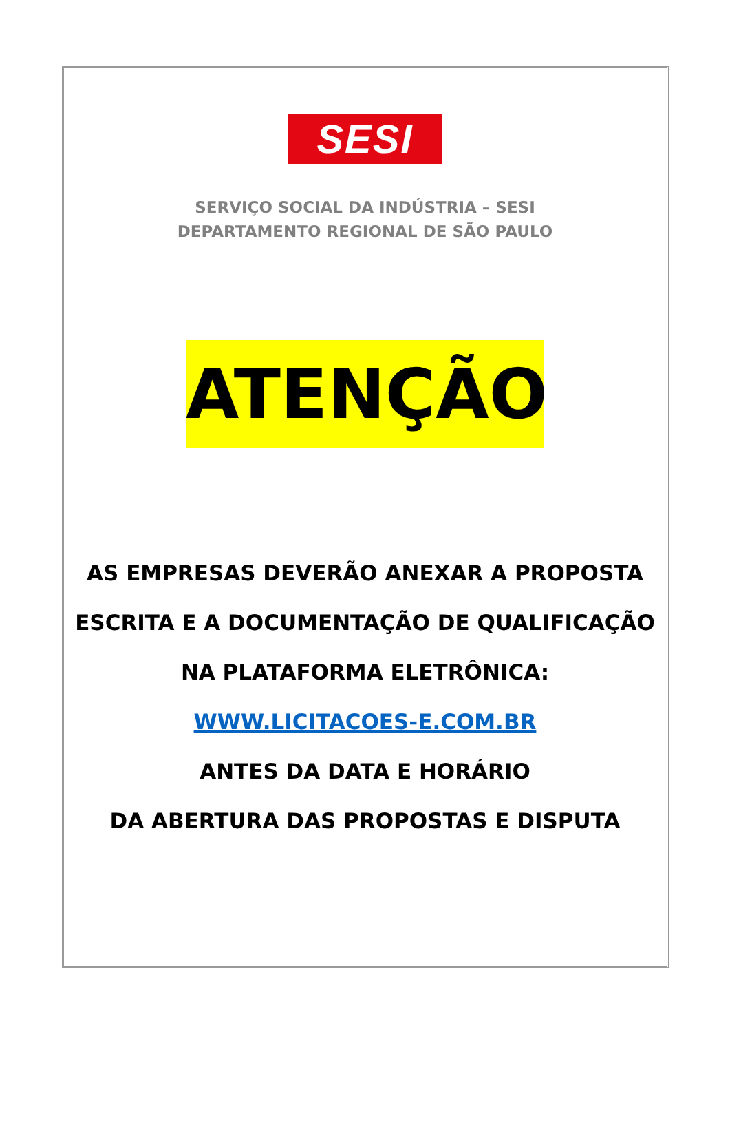SESI
SERVIÇO SOCIAL DA INDÚSTRIA – SESI
DEPARTAMENTO REGIONAL DE SÃO PAULO
ATENÇÃO
AS EMPRESAS DEVERÃO ANEXAR A PROPOSTA
ESCRITA E A DOCUMENTAÇÃO DE QUALIFICAÇÃO
NA PLATAFORMA ELETRÔNICA:
WWW.LICITACOES-E.COM.BR
ANTES DA DATA E HORÁRIO
DA ABERTURA DAS PROPOSTAS E DISPUTA